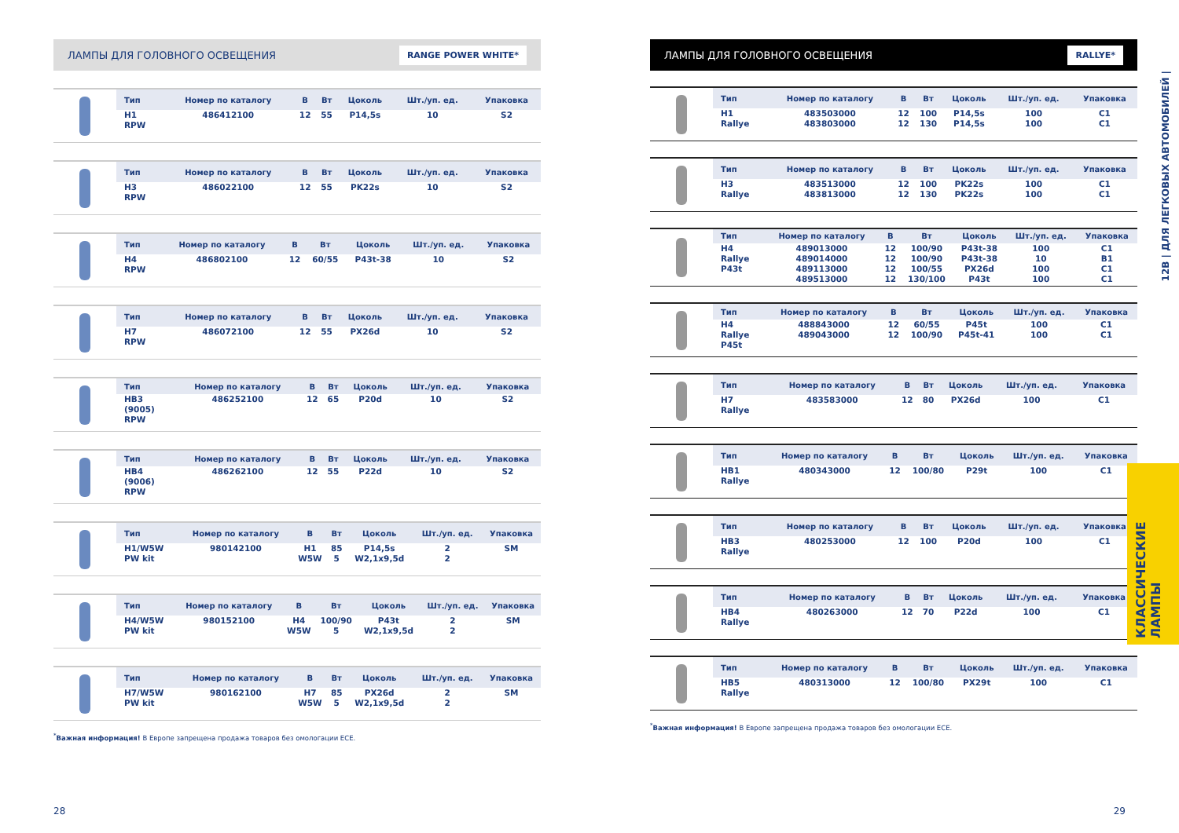ЛАМПЫ ДЛЯ ГОЛОВНОГО ОСВЕЩЕНИЯ RANGE POWER WHITE*
| Тип | Номер по каталогу | В | Вт | Цоколь | Шт./уп. ед. | Упаковка |
| --- | --- | --- | --- | --- | --- | --- |
| H1 RPW | 486412100 | 12 | 55 | P14,5s | 10 | S2 |
| Тип | Номер по каталогу | В | Вт | Цоколь | Шт./уп. ед. | Упаковка |
| --- | --- | --- | --- | --- | --- | --- |
| H3 RPW | 486022100 | 12 | 55 | PK22s | 10 | S2 |
| Тип | Номер по каталогу | В | Вт | Цоколь | Шт./уп. ед. | Упаковка |
| --- | --- | --- | --- | --- | --- | --- |
| H4 RPW | 486802100 | 12 | 60/55 | P43t-38 | 10 | S2 |
| Тип | Номер по каталогу | В | Вт | Цоколь | Шт./уп. ед. | Упаковка |
| --- | --- | --- | --- | --- | --- | --- |
| H7 RPW | 486072100 | 12 | 55 | PX26d | 10 | S2 |
| Тип | Номер по каталогу | В | Вт | Цоколь | Шт./уп. ед. | Упаковка |
| --- | --- | --- | --- | --- | --- | --- |
| HB3 (9005) RPW | 486252100 | 12 | 65 | P20d | 10 | S2 |
| Тип | Номер по каталогу | В | Вт | Цоколь | Шт./уп. ед. | Упаковка |
| --- | --- | --- | --- | --- | --- | --- |
| HB4 (9006) RPW | 486262100 | 12 | 55 | P22d | 10 | S2 |
| Тип | Номер по каталогу | В | Вт | Цоколь | Шт./уп. ед. | Упаковка |
| --- | --- | --- | --- | --- | --- | --- |
| H1/W5W PW kit | 980142100 | H1 W5W | 85 5 | P14,5s W2,1x9,5d | 2 2 | SM |
| Тип | Номер по каталогу | В | Вт | Цоколь | Шт./уп. ед. | Упаковка |
| --- | --- | --- | --- | --- | --- | --- |
| H4/W5W PW kit | 980152100 | H4 W5W | 100/90 5 | P43t W2,1x9,5d | 2 2 | SM |
| Тип | Номер по каталогу | В | Вт | Цоколь | Шт./уп. ед. | Упаковка |
| --- | --- | --- | --- | --- | --- | --- |
| H7/W5W PW kit | 980162100 | H7 W5W | 85 5 | PX26d W2,1x9,5d | 2 2 | SM |
<sup>*</sup> Важная информация! В Европе запрещена продажа товаров без омологации ECE.
ЛАМПЫ ДЛЯ ГОЛОВНОГО ОСВЕЩЕНИЯ RALLYE*
| Тип | Номер по каталогу | В | Вт | Цоколь | Шт./уп. ед. | Упаковка |
| --- | --- | --- | --- | --- | --- | --- |
| H1 Rallye | 483503000 483803000 | 12 12 | 100 130 | P14,5s P14,5s | 100 100 | C1 C1 |
| Тип | Номер по каталогу | В | Вт | Цоколь | Шт./уп. ед. | Упаковка |
| --- | --- | --- | --- | --- | --- | --- |
| H3 Rallye | 483513000 483813000 | 12 12 | 100 130 | PK22s PK22s | 100 100 | C1 C1 |
| Тип | Номер по каталогу | В | Вт | Цоколь | Шт./уп. ед. | Упаковка |
| --- | --- | --- | --- | --- | --- | --- |
| H4 Rallye P43t | 489013000 489014000 489113000 489513000 | 12 12 12 12 | 100/90 100/90 100/55 130/100 | P43t-38 P43t-38 PX26d P43t | 100 10 100 100 | C1 B1 C1 C1 |
| Тип | Номер по каталогу | В | Вт | Цоколь | Шт./уп. ед. | Упаковка |
| --- | --- | --- | --- | --- | --- | --- |
| H4 Rallye P45t | 488843000 489043000 | 12 12 | 60/55 100/90 | P45t P45t-41 | 100 100 | C1 C1 |
| Тип | Номер по каталогу | В | Вт | Цоколь | Шт./уп. ед. | Упаковка |
| --- | --- | --- | --- | --- | --- | --- |
| H7 Rallye | 483583000 | 12 | 80 | PX26d | 100 | C1 |
| Тип | Номер по каталогу | В | Вт | Цоколь | Шт./уп. ед. | Упаковка |
| --- | --- | --- | --- | --- | --- | --- |
| HB1 Rallye | 480343000 | 12 | 100/80 | P29t | 100 | C1 |
| Тип | Номер по каталогу | В | Вт | Цоколь | Шт./уп. ед. | Упаковка |
| --- | --- | --- | --- | --- | --- | --- |
| HB3 Rallye | 480253000 | 12 | 100 | P20d | 100 | C1 |
| Тип | Номер по каталогу | В | Вт | Цоколь | Шт./уп. ед. | Упаковка |
| --- | --- | --- | --- | --- | --- | --- |
| HB4 Rallye | 480263000 | 12 | 70 | P22d | 100 | C1 |
| Тип | Номер по каталогу | В | Вт | Цоколь | Шт./уп. ед. | Упаковка |
| --- | --- | --- | --- | --- | --- | --- |
| HB5 Rallye | 480313000 | 12 | 100/80 | PX29t | 100 | C1 |
<sup>*</sup> Важная информация! В Европе запрещена продажа товаров без омологации ECE.
12В | ДЛЯ ЛЕГКОВЫХ АВТОМОБИЛЕЙ |
КЛАССИЧЕСКИЕ ЛАМПЫ
28 29